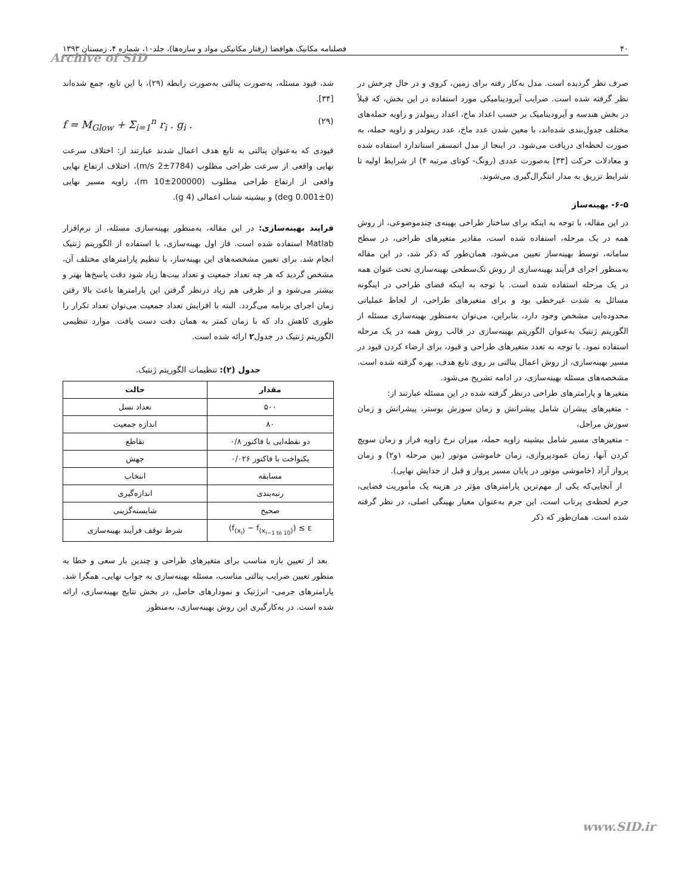۴۰ فصلنامه مکانیک هوافضا (رفتار مکانیکی مواد و سازه‌ها)، جلد۱۰، شماره ۴، زمستان ۱۳۹۳
Archive of SID
صرف نظر گردیده است. مدل به‌کار رفته برای زمین، کروی و در حال چرخش در نظر گرفته شده است. ضرایب آیرودینامیکی مورد استفاده در این بخش، که قبلاً در بخش هندسه و آیرودینامیک بر حسب اعداد ماخ، اعداد رینولدز و زاویه حمله‌های مختلف جدول‌بندی شده‌اند، با معین شدن عدد ماخ، عدد رینولدز و زاویه حمله، به صورت لحظه‌ای دریافت می‌شود. در اینجا از مدل اتمسفر استاندارد استفاده شده و معادلات حرکت [۳۳] به‌صورت عددی (رونگ- کوتای مرتبه ۴) از شرایط اولیه تا شرایط تزریق به مدار انتگرال‌گیری می‌شوند.
۶-۵- بهینه‌ساز
در این مقاله، با توجه به اینکه برای ساختار طراحی بهینه‌ی چندموضوعی، از روش همه در یک مرحله، استفاده شده است، مقادیر متغیرهای طراحی، در سطح سامانه، توسط بهینه‌ساز تعیین می‌شود. همان‌طور که ذکر شد، در این مقاله به‌منظور اجرای فرآیند بهینه‌سازی از روش تک‌سطحی بهینه‌سازی تحت عنوان همه در یک مرحله استفاده شده است. با توجه به اینکه فضای طراحی در اینگونه مسائل به شدت غیرخطی بود و برای متغیرهای طراحی، از لحاظ عملیاتی محدوده‌ایی مشخص وجود دارد، بنابراین، می‌توان به‌منظور بهینه‌سازی مسئله از الگوریتم ژنتیک به‌عنوان الگوریتم بهینه‌سازی در قالب روش همه در یک مرحله استفاده نمود. با توجه به تعدد متغیرهای طراحی و قیود، برای ارضاء کردن قیود در مسیر بهینه‌سازی، از روش اعمال پنالتی بر روی تابع هدف، بهره گرفته شده است. مشخصه‌های مسئله بهینه‌سازی، در ادامه تشریح می‌شود.
متغیرها و پارامترهای طراحی درنظر گرفته شده در این مسئله عبارتند از:
- متغیرهای پیشران شامل پیشرانش و زمان سوزش بوستر، پیشرانش و زمان سوزش مراحل،
- متغیرهای مسیر شامل بیشینه زاویه حمله، میزان نرخ زاویه فراز و زمان سویچ کردن آنها، زمان عمودپروازی، زمان خاموشی موتور (بین مرحله ۱و۲) و زمان پرواز آزاد (خاموشی موتور در پایان مسیر پرواز و قبل از جدایش نهایی).
از آنجایی‌که یکی از مهم‌ترین پارامترهای مؤثر در هزینه یک مأموریت فضایی، جرم لحظه‌ی پرتاب است، این جرم به‌عنوان معیار بهینگی اصلی، در نظر گرفته شده است. همان‌طور که ذکر
شد، قیود مسئله، به‌صورت پنالتی به‌صورت رابطه (۲۹)، با این تابع، جمع شده‌اند [۳۴].
f = M<sub>Glow</sub> + Σ<sub>i=1</sub><sup>n</sup> r<sub>i</sub> . g<sub>i</sub> . (۲۹)
قیودی که به‌عنوان پنالتی به تابع هدف اعمال شدند عبارتند از: اختلاف سرعت نهایی واقعی از سرعت طراحی مطلوب (7784±2 m/s)، اختلاف ارتفاع نهایی واقعی از ارتفاع طراحی مطلوب (200000±10 m)، زاویه مسیر نهایی (0±0.001 deg) و بیشینه شتاب اعمالی (4 g).
فرایند بهینه‌سازی: در این مقاله، به‌منظور بهینه‌سازی مسئله، از نرم‌افزار Matlab استفاده شده است. فاز اول بهینه‌سازی، با استفاده از الگوریتم ژنتیک انجام شد. برای تعیین مشخصه‌های این بهینه‌ساز، با تنظیم پارامترهای مختلف آن، مشخص گردید که هر چه تعداد جمعیت و تعداد بیت‌ها زیاد شود دقت پاسخ‌ها بهتر و بیشتر می‌شود و از طرفی هم زیاد درنظر گرفتن این پارامترها باعث بالا رفتن زمان اجرای برنامه می‌گردد. البته با افزایش تعداد جمعیت می‌توان تعداد تکرار را طوری کاهش داد که با زمان کمتر به همان دقت دست یافت. موارد تنظیمی الگوریتم ژنتیک در جدول۲ ارائه شده است.
جدول (۲): تنظیمات الگوریتم ژنتیک.
| مقدار | حالت |
| --- | --- |
| ۵۰۰ | تعداد نسل |
| ۸۰ | اندازه جمعیت |
| دو نقطه‌ایی با فاکتور ۰/۸ | تقاطع |
| یکنواخت با فاکتور ۰/۰۲۶ | جهش |
| مسابقه | انتخاب |
| رتبه‌بندی | اندازه‌گیری |
| صحیح | شایسته‌گزینی |
| (f<sub>(x<sub>i</sub>)</sub> − f<sub>(x<sub>i−1 to 10</sub>)</sub>) ≤ ε | شرط توقف فرآیند بهینه‌سازی |
بعد از تعیین بازه مناسب برای متغیرهای طراحی و چندین بار سعی و خطا به منظور تعیین ضرایب پنالتی مناسب، مسئله بهینه‌سازی به جواب نهایی، همگرا شد. پارامترهای جرمی- انرژتیک و نمودارهای حاصل، در بخش نتایج بهینه‌سازی، ارائه شده است. در به‌کارگیری این روش بهینه‌سازی، به‌منظور
www.SID.ir